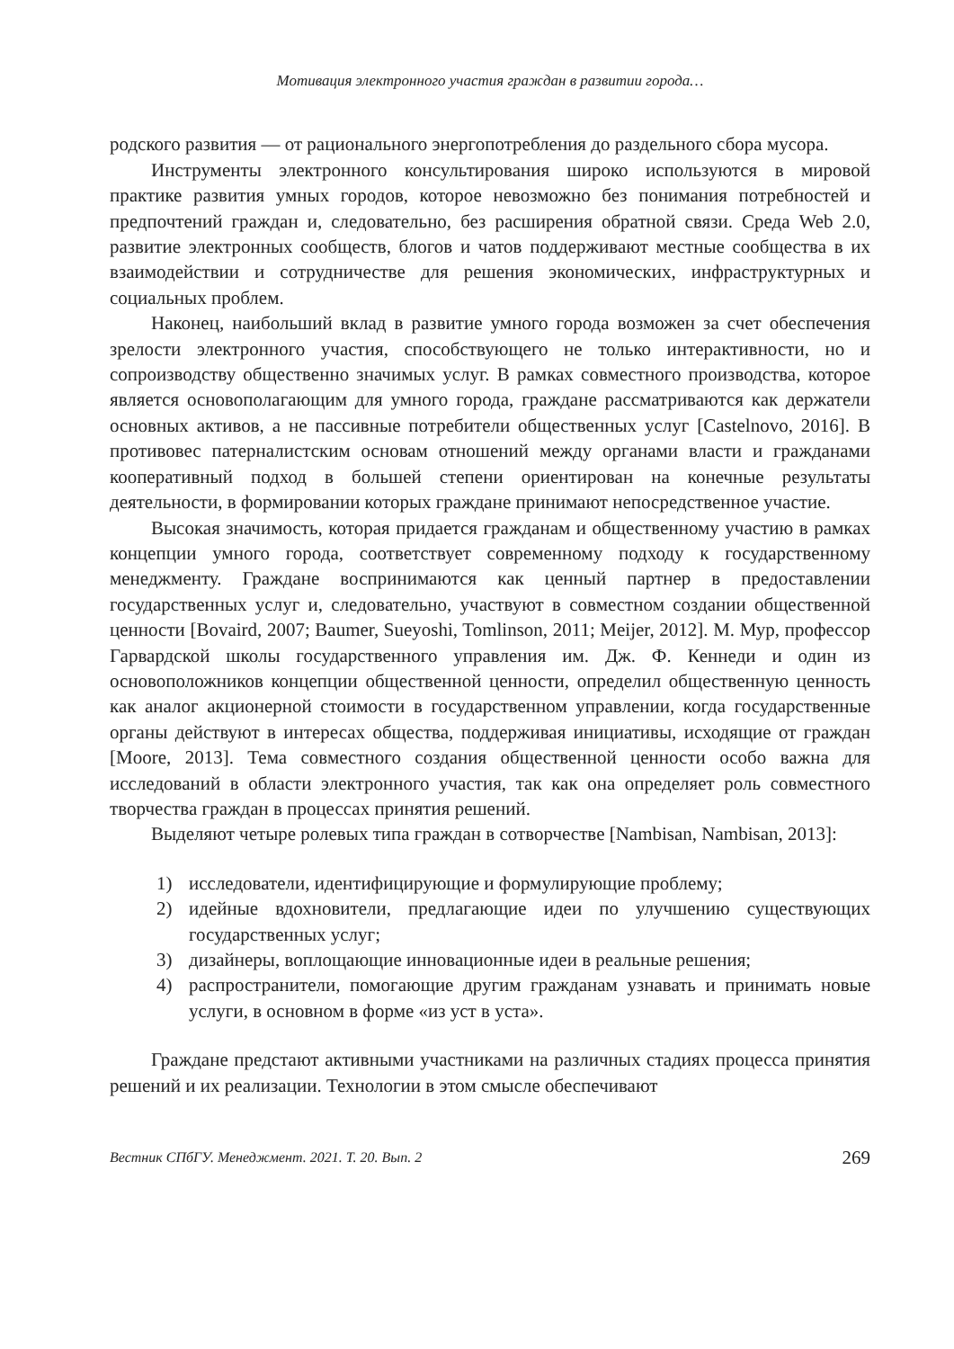Мотивация электронного участия граждан в развитии города…
родского развития — от рационального энергопотребления до раздельного сбора мусора.
Инструменты электронного консультирования широко используются в мировой практике развития умных городов, которое невозможно без понимания потребностей и предпочтений граждан и, следовательно, без расширения обратной связи. Среда Web 2.0, развитие электронных сообществ, блогов и чатов поддерживают местные сообщества в их взаимодействии и сотрудничестве для решения экономических, инфраструктурных и социальных проблем.
Наконец, наибольший вклад в развитие умного города возможен за счет обеспечения зрелости электронного участия, способствующего не только интерактивности, но и сопроизводству общественно значимых услуг. В рамках совместного производства, которое является основополагающим для умного города, граждане рассматриваются как держатели основных активов, а не пассивные потребители общественных услуг [Castelnovo, 2016]. В противовес патерналистским основам отношений между органами власти и гражданами кооперативный подход в большей степени ориентирован на конечные результаты деятельности, в формировании которых граждане принимают непосредственное участие.
Высокая значимость, которая придается гражданам и общественному участию в рамках концепции умного города, соответствует современному подходу к государственному менеджменту. Граждане воспринимаются как ценный партнер в предоставлении государственных услуг и, следовательно, участвуют в совместном создании общественной ценности [Bovaird, 2007; Baumer, Sueyoshi, Tomlinson, 2011; Meijer, 2012]. М. Мур, профессор Гарвардской школы государственного управления им. Дж. Ф. Кеннеди и один из основоположников концепции общественной ценности, определил общественную ценность как аналог акционерной стоимости в государственном управлении, когда государственные органы действуют в интересах общества, поддерживая инициативы, исходящие от граждан [Moore, 2013]. Тема совместного создания общественной ценности особо важна для исследований в области электронного участия, так как она определяет роль совместного творчества граждан в процессах принятия решений.
Выделяют четыре ролевых типа граждан в сотворчестве [Nambisan, Nambisan, 2013]:
1) исследователи, идентифицирующие и формулирующие проблему;
2) идейные вдохновители, предлагающие идеи по улучшению существующих государственных услуг;
3) дизайнеры, воплощающие инновационные идеи в реальные решения;
4) распространители, помогающие другим гражданам узнавать и принимать новые услуги, в основном в форме «из уст в уста».
Граждане предстают активными участниками на различных стадиях процесса принятия решений и их реализации. Технологии в этом смысле обеспечивают
Вестник СПбГУ. Менеджмент. 2021. Т. 20. Вып. 2 269